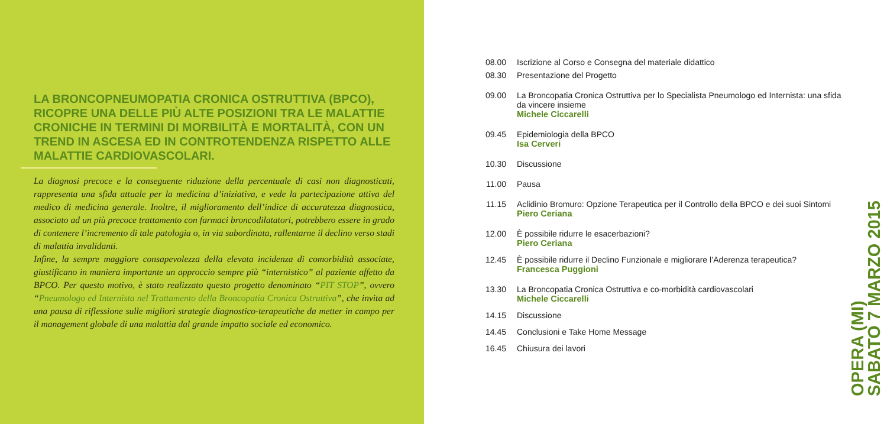LA BRONCOPNEUMOPATIA CRONICA OSTRUTTIVA (BPCO), RICOPRE UNA DELLE PIÙ ALTE POSIZIONI TRA LE MALATTIE CRONICHE IN TERMINI DI MORBILITÀ E MORTALITÀ, CON UN TREND IN ASCESA ED IN CONTROTENDENZA RISPETTO ALLE MALATTIE CARDIOVASCOLARI.
La diagnosi precoce e la conseguente riduzione della percentuale di casi non diagnosticati, rappresenta una sfida attuale per la medicina d’iniziativa, e vede la partecipazione attiva del medico di medicina generale. Inoltre, il miglioramento dell’indice di accuratezza diagnostica, associato ad un più precoce trattamento con farmaci broncodilatatori, potrebbero essere in grado di contenere l’incremento di tale patologia o, in via subordinata, rallentarne il declino verso stadi di malattia invalidanti.
Infine, la sempre maggiore consapevolezza della elevata incidenza di comorbidità associate, giustificano in maniera importante un approccio sempre più “internistico” al paziente affetto da BPCO. Per questo motivo, è stato realizzato questo progetto denominato “PIT STOP”, ovvero “Pneumologo ed Internista nel Trattamento della Broncopatia Cronica Ostruttiva”, che invita ad una pausa di riflessione sulle migliori strategie diagnostico-terapeutiche da metter in campo per il management globale di una malattia dal grande impatto sociale ed economico.
08.00 Iscrizione al Corso e Consegna del materiale didattico
08.30 Presentazione del Progetto
09.00 La Broncopatia Cronica Ostruttiva per lo Specialista Pneumologo ed Internista: una sfida da vincere insieme
Michele Ciccarelli
09.45 Epidemiologia della BPCO
Isa Cerveri
10.30 Discussione
11.00 Pausa
11.15 Aclidinio Bromuro: Opzione Terapeutica per il Controllo della BPCO e dei suoi Sintomi
Piero Ceriana
12.00 È possibile ridurre le esacerbazioni?
Piero Ceriana
12.45 È possibile ridurre il Declino Funzionale e migliorare l’Aderenza terapeutica?
Francesca Puggioni
13.30 La Broncopatia Cronica Ostruttiva e co-morbidità cardiovascolari
Michele Ciccarelli
14.15 Discussione
14.45 Conclusioni e Take Home Message
16.45 Chiusura dei lavori
OPERA (MI)
SABATO 7 MARZO 2015